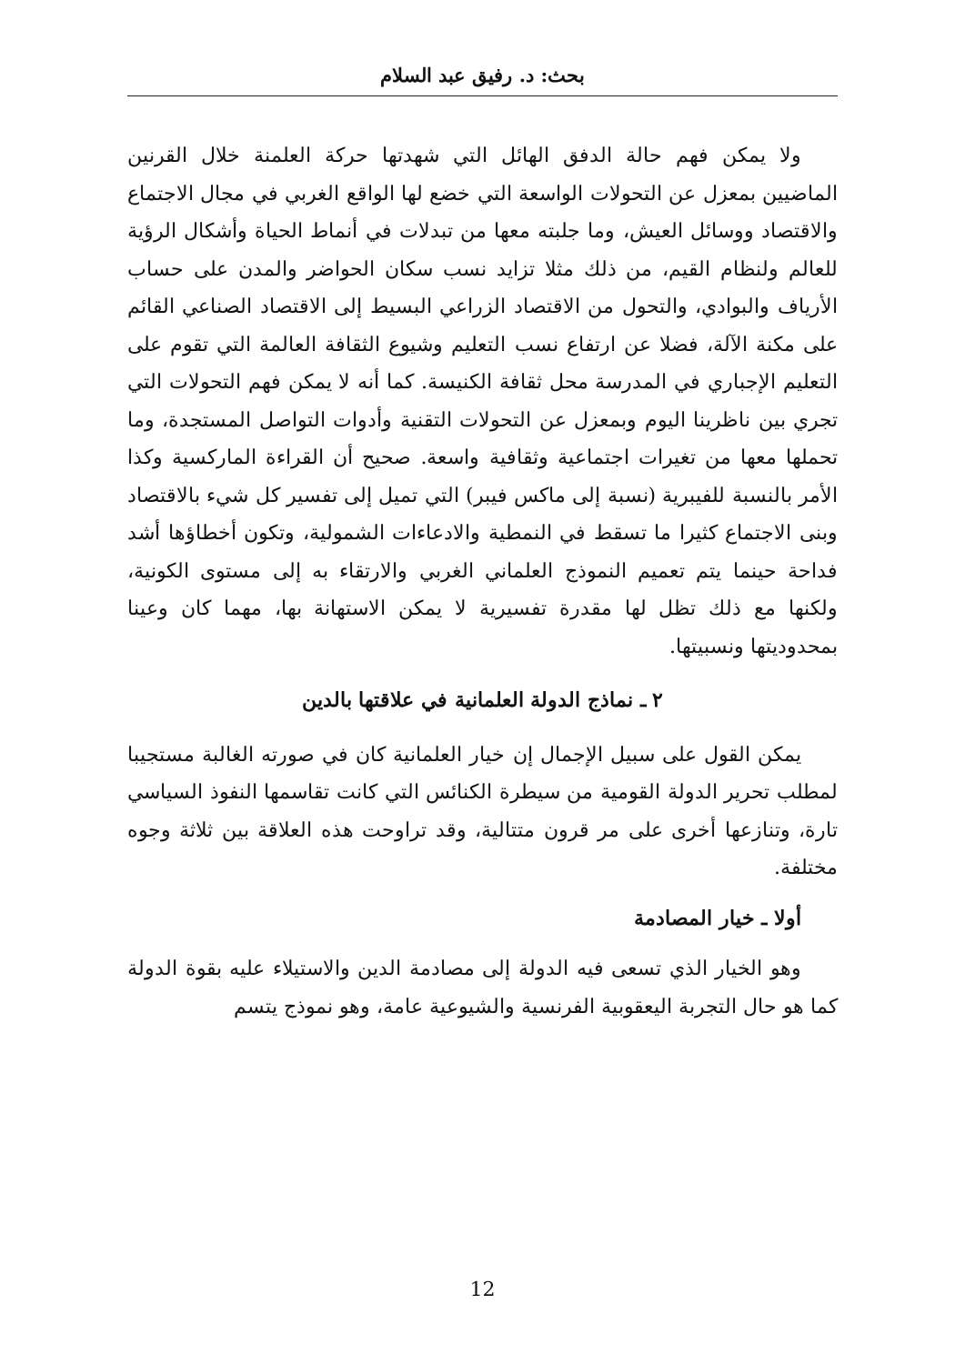بحث: د. رفيق عبد السلام
ولا يمكن فهم حالة الدفق الهائل التي شهدتها حركة العلمنة خلال القرنين الماضيين بمعزل عن التحولات الواسعة التي خضع لها الواقع الغربي في مجال الاجتماع والاقتصاد ووسائل العيش، وما جلبته معها من تبدلات في أنماط الحياة وأشكال الرؤية للعالم ولنظام القيم، من ذلك مثلا تزايد نسب سكان الحواضر والمدن على حساب الأرياف والبوادي، والتحول من الاقتصاد الزراعي البسيط إلى الاقتصاد الصناعي القائم على مكنة الآلة، فضلا عن ارتفاع نسب التعليم وشيوع الثقافة العالمة التي تقوم على التعليم الإجباري في المدرسة محل ثقافة الكنيسة. كما أنه لا يمكن فهم التحولات التي تجري بين ناظرينا اليوم وبمعزل عن التحولات التقنية وأدوات التواصل المستجدة، وما تحملها معها من تغيرات اجتماعية وثقافية واسعة. صحيح أن القراءة الماركسية وكذا الأمر بالنسبة للفيبرية (نسبة إلى ماكس فيبر) التي تميل إلى تفسير كل شيء بالاقتصاد وبنى الاجتماع كثيرا ما تسقط في النمطية والادعاءات الشمولية، وتكون أخطاؤها أشد فداحة حينما يتم تعميم النموذج العلماني الغربي والارتقاء به إلى مستوى الكونية، ولكنها مع ذلك تظل لها مقدرة تفسيرية لا يمكن الاستهانة بها، مهما كان وعينا بمحدوديتها ونسبيتها.
٢ ـ نماذج الدولة العلمانية في علاقتها بالدين
يمكن القول على سبيل الإجمال إن خيار العلمانية كان في صورته الغالبة مستجيبا لمطلب تحرير الدولة القومية من سيطرة الكنائس التي كانت تقاسمها النفوذ السياسي تارة، وتنازعها أخرى على مر قرون متتالية، وقد تراوحت هذه العلاقة بين ثلاثة وجوه مختلفة.
أولا ـ خيار المصادمة
وهو الخيار الذي تسعى فيه الدولة إلى مصادمة الدين والاستيلاء عليه بقوة الدولة كما هو حال التجربة اليعقوبية الفرنسية والشيوعية عامة، وهو نموذج يتسم
12